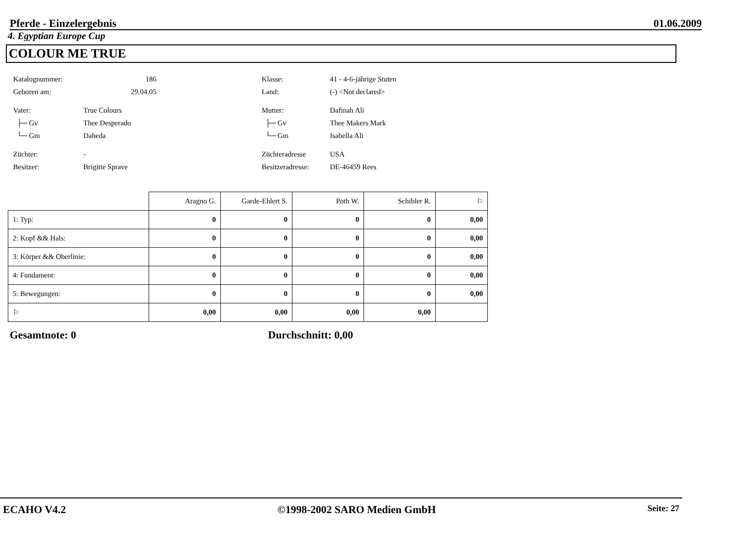Pferde - Einzelergebnis 01.06.2009
4. Egyptian Europe Cup
COLOUR ME TRUE
Katalognummer: 186
Geboren am: 29.04.05
Vater: True Colours
├─ Gv Thee Desperado
└─ Gm Daheda
Züchter: -
Besitzer: Brigitte Sprave
Klasse: 41 - 4-6-jährige Stuten
Land: (-) <Not declared>
Mutter: Dafinah Ali
├─ Gv Thee Makers Mark
└─ Gm Isabella Ali
Züchteradresse USA
Besitzeradresse: DE-46459 Rees
| | Aragno G. | Garde-Ehlert S. | Poth W. | Schibler R. | ⚐ |
| --- | --- | --- | --- | --- | --- |
| 1: Typ: | 0 | 0 | 0 | 0 | 0,00 |
| 2: Kopf && Hals: | 0 | 0 | 0 | 0 | 0,00 |
| 3: Körper && Oberlinie: | 0 | 0 | 0 | 0 | 0,00 |
| 4: Fundament: | 0 | 0 | 0 | 0 | 0,00 |
| 5: Bewegungen: | 0 | 0 | 0 | 0 | 0,00 |
| ⚐ | 0,00 | 0,00 | 0,00 | 0,00 | |
Gesamtnote: 0 Durchschnitt: 0,00
ECAHO V4.2 ©1998-2002 SARO Medien GmbH Seite: 27